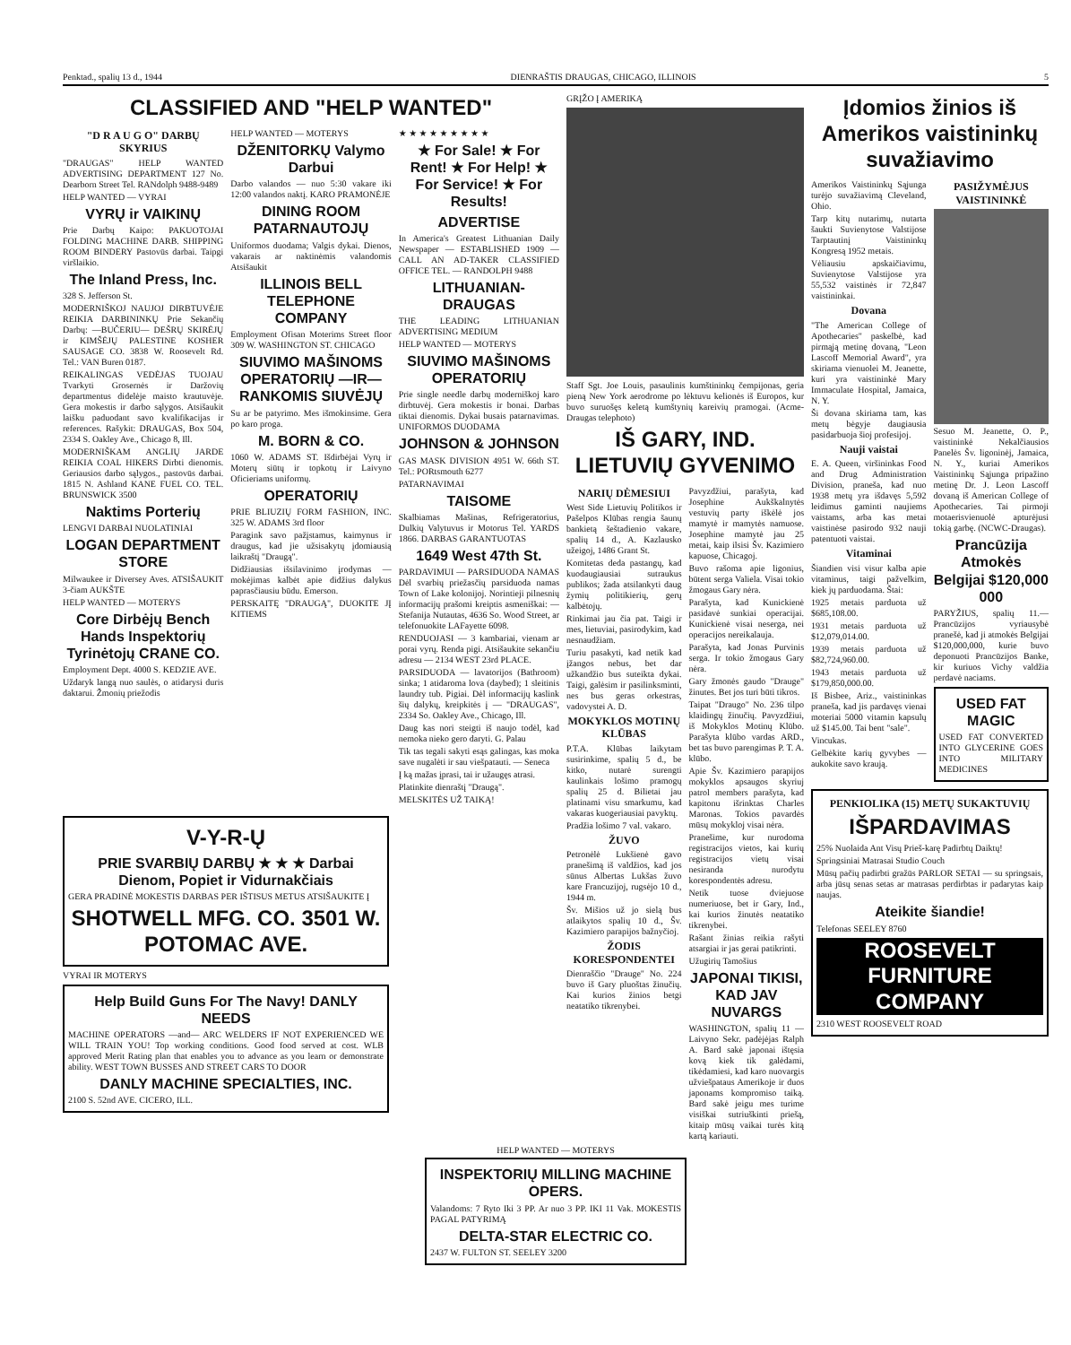Penktad., spalių 13 d., 1944 DIENRAŠTIS DRAUGAS, CHICAGO, ILLINOIS 5
CLASSIFIED AND "HELP WANTED"
"D R A U G O" DARBŲ SKYRIUS
"DRAUGAS" HELP WANTED ADVERTISING DEPARTMENT 127 No. Dearborn Street Tel. RANdolph 9488-9489
HELP WANTED — VYRAI
VYRŲ ir VAIKINŲ
Prie Darbų Kaipo: PAKUOTOJAI FOLDING MACHINE DARB. SHIPPING ROOM BINDERY Pastovūs darbai. Taipgi viršlaikio.
The Inland Press, Inc.
328 S. Jefferson St.
MODERNIŠKOJ NAUJOJ DIRBTUVĖJE REIKIA DARBININKŲ Prie Sekančių Darbų: —BUČERIU— DEŠRŲ SKIRĖJŲ ir KIMŠĖJŲ PALESTINE KOSHER SAUSAGE CO. 3838 W. Roosevelt Rd. Tel.: VAN Buren 0187.
REIKALINGAS VEDĖJAS TUOJAU Tvarkyti Grosernės ir Daržovių departmentus didelėje maisto krautuvėje. Gera mokestis ir darbo sąlygos. Atsišaukit laišku paduodant savo kvalifikacijas ir references. Rašykit: DRAUGAS, Box 504, 2334 S. Oakley Ave., Chicago 8, Ill.
MODERNIŠKAM ANGLIŲ JARDE REIKIA COAL HIKERS Dirbti dienomis. Geriausios darbo sąlygos., pastovūs darbai. 1815 N. Ashland KANE FUEL CO. TEL. BRUNSWICK 3500
Naktims Porterių
LENGVI DARBAI NUOLATINIAI
LOGAN DEPARTMENT STORE
Milwaukee ir Diversey Aves. ATSIŠAUKIT 3-čiam AUKŠTE
HELP WANTED — MOTERYS
Core Dirbėjų Bench Hands Inspektorių Tyrinėtojų CRANE CO.
Employment Dept. 4000 S. KEDZIE AVE.
Uždaryk langą nuo saulės, o atidarysi duris daktarui. Žmonių priežodis
HELP WANTED — MOTERYS
DŽENITORKŲ Valymo Darbui
Darbo valandos — nuo 5:30 vakare iki 12:00 valandos naktį. KARO PRAMONĖJE
DINING ROOM PATARNAUTOJŲ
Uniformos duodama; Valgis dykai. Dienos, vakarais ar naktinėmis valandomis Atsišaukit
ILLINOIS BELL TELEPHONE COMPANY
Employment Ofisan Moterims Street floor 309 W. WASHINGTON ST. CHICAGO
SIUVIMO MAŠINOMS OPERATORIŲ —IR— RANKOMIS SIUVĖJŲ
Su ar be patyrimo. Mes išmokinsime. Gera po karo proga.
M. BORN & CO.
1060 W. ADAMS ST. Išdirbėjai Vyrų ir Moterų siūtų ir topkotų ir Laivyno Oficieriams uniformų.
OPERATORIŲ
PRIE BLIUZIŲ FORM FASHION, INC. 325 W. ADAMS 3rd floor
Paragink savo pažįstamus, kaimynus ir draugus, kad jie užsisakytų įdomiausią laikraštį "Draugą".
Didžiausias išsilavinimo įrodymas — mokėjimas kalbėt apie didžius dalykus paprasčiausiu būdu. Emerson.
PERSKAITĘ "DRAUGĄ", DUOKITE JĮ KITIEMS
★ ★ ★ ★ ★ ★ ★ ★ ★
★ For Sale! ★ For Rent! ★ For Help! ★ For Service! ★ For Results!
ADVERTISE
In America's Greatest Lithuanian Daily Newspaper — ESTABLISHED 1909 — CALL AN AD-TAKER CLASSIFIED OFFICE TEL. — RANDOLPH 9488
LITHUANIAN-DRAUGAS
THE LEADING LITHUANIAN ADVERTISING MEDIUM
HELP WANTED — MOTERYS
SIUVIMO MAŠINOMS OPERATORIŲ
Prie single needle darbų moderniškoj karo dirbtuvėj. Gera mokestis ir bonai. Darbas tiktai dienomis. Dykai busais patarnavimas. UNIFORMOS DUODAMA
JOHNSON & JOHNSON
GAS MASK DIVISION 4951 W. 66th ST. Tel.: PORtsmouth 6277
PATARNAVIMAI
TAISOME
Skalbiamas Mašinas, Refrigeratorius, Dulkių Valytuvus ir Motorus Tel. YARDS 1866. DARBAS GARANTUOTAS
1649 West 47th St.
PARDAVIMUI — PARSIDUODA NAMAS Dėl svarbių priežasčių parsiduoda namas Town of Lake kolonijoj. Norintieji pilnesnių informacijų prašomi kreiptis asmeniškai: — Stefanija Nutautas, 4636 So. Wood Street, ar telefonuokite LAFayette 6098.
RENDUOJASI — 3 kambariai, vienam ar porai vyrų. Renda pigi. Atsišaukite sekančiu adresu — 2134 WEST 23rd PLACE.
PARSIDUODA — lavatorijos (Bathroom) sinka; 1 atidaroma lova (daybed); 1 sleitinis laundry tub. Pigiai. Dėl informacijų kaslink šių dalykų, kreipkitės į — "DRAUGAS", 2334 So. Oakley Ave., Chicago, Ill.
Daug kas nori steigti iš naujo todėl, kad nemoka nieko gero daryti. G. Palau
Tik tas tegali sakyti esąs galingas, kas moka save nugalėti ir sau viešpatauti. — Seneca
Į ką mažas įprasi, tai ir užaugęs atrasi.
Platinkite dienraštį "Draugą".
MELSKITĖS UŽ TAIKĄ!
V-Y-R-Ų
PRIE SVARBIŲ DARBŲ ★ ★ ★ Darbai Dienom, Popiet ir Vidurnakčiais
GERA PRADINĖ MOKESTIS DARBAS PER IŠTISUS METUS ATSIŠAUKITE Į
SHOTWELL MFG. CO. 3501 W. POTOMAC AVE.
VYRAI IR MOTERYS
Help Build Guns For The Navy! DANLY NEEDS
MACHINE OPERATORS —and— ARC WELDERS IF NOT EXPERIENCED WE WILL TRAIN YOU! Top working conditions. Good food served at cost. WLB approved Merit Rating plan that enables you to advance as you learn or demonstrate ability. WEST TOWN BUSSES AND STREET CARS TO DOOR
DANLY MACHINE SPECIALTIES, INC.
2100 S. 52nd AVE. CICERO, ILL.
GRĮŽO Į AMERIKĄ
Staff Sgt. Joe Louis, pasaulinis kumštininkų čempijonas, geria pieną New York aerodrome po lėktuvu kelionės iš Europos, kur buvo suruošęs keletą kumštynių kareivių pramogai. (Acme-Draugas telephoto)
IŠ GARY, IND. LIETUVIŲ GYVENIMO
NARIŲ DĖMESIUI
West Side Lietuvių Politikos ir Pašelpos Klūbas rengia šaunų bankietą šeštadienio vakare, spalių 14 d., A. Kazlausko užeigoj, 1486 Grant St.
Komitetas deda pastangų, kad kuodaugiausiai sutraukus publikos; žada atsilankyti daug žymių politikierių, gerų kalbėtojų.
Rinkimai jau čia pat. Taigi ir mes, lietuviai, pasirodykim, kad nesnaudžiam.
Turiu pasakyti, kad netik kad įžangos nebus, bet dar užkandžio bus suteikta dykai. Taigi, galėsim ir pasilinksminti, nes bus geras orkestras, vadovystei A. D.
MOKYKLOS MOTINŲ KLŪBAS
P.T.A. Klūbas laikytam susirinkime, spalių 5 d., be kitko, nutarė surengti kaulinkais lošimo pramogų spalių 25 d. Bilietai jau platinami visu smarkumu, kad vakaras kuogeriausiai pavyktų.
Pradžia lošimo 7 val. vakaro.
ŽUVO
Petronėlė Lukšienė gavo pranešimą iš valdžios, kad jos sūnus Albertas Lukšas žuvo kare Francuzijoj, rugsėjo 10 d., 1944 m.
Šv. Mišios už jo sielą bus atlaikytos spalių 10 d., Šv. Kazimiero parapijos bažnyčioj.
ŽODIS KORESPONDENTEI
Dienraščio "Drauge" No. 224 buvo iš Gary pluoštas žinučių. Kai kurios žinios betgi neatatiko tikrenybei.
Pavyzdžiui, parašyta, kad Josephine Aukškalnytės vestuvių party iškėlė jos mamytė ir mamytės namuose. Josephine mamytė jau 25 metai, kaip ilsisi Šv. Kazimiero kapuose, Chicagoj.
Buvo rašoma apie ligonius, būtent serga Valiela. Visai tokio žmogaus Gary nėra.
Parašyta, kad Kunickienė pasidavė sunkiai operacijai. Kunickienė visai neserga, nei operacijos nereikalauja.
Parašyta, kad Jonas Purvinis serga. Ir tokio žmogaus Gary nėra.
Gary žmonės gaudo "Drauge" žinutes. Bet jos turi būti tikros.
Taipat "Draugo" No. 236 tilpo klaidingų žinučių. Pavyzdžiui, iš Mokyklos Motinų Klūbo. Parašyta klūbo vardas ARD., bet tas buvo parengimas P. T. A. klūbo.
Apie Šv. Kazimiero parapijos mokyklos apsaugos skyriuj patrol members parašyta, kad kapitonu išrinktas Charles Maronas. Tokios pavardės mūsų mokykloj visai nėra.
Pranešime, kur nurodoma registracijos vietos, kai kurių registracijos vietų visai nesiranda nurodytu korespondentės adresu.
Netik tuose dviejuose numeriuose, bet ir Gary, Ind., kai kurios žinutės neatatiko tikrenybei.
Rašant žinias reikia rašyti atsargiai ir jas gerai patikrinti.
Užugirių Tamošius
JAPONAI TIKISI, KAD JAV NUVARGS
WASHINGTON, spalių 11 —Laivyno Sekr. padėjėjas Ralph A. Bard sakė japonai ištęsia kovą kiek tik galėdami, tikėdamiesi, kad karo nuovargis užviešpataus Amerikoje ir duos japonams kompromiso taiką. Bard sakė jeigu mes turime visiškai sutriuškinti priešą, kitaip mūsų vaikai turės kitą kartą kariauti.
Įdomios žinios iš Amerikos vaistininkų suvažiavimo
Amerikos Vaistininkų Sąjunga turėjo suvažiavimą Cleveland, Ohio.
Tarp kitų nutarimų, nutarta šaukti Suvienytose Valstijose Tarptautinį Vaistininkų Kongresą 1952 metais.
Vėliausiu apskaičiavimu, Suvienytose Valstijose yra 55,532 vaistinės ir 72,847 vaistininkai.
Dovana
"The American College of Apothecaries" paskelbė, kad pirmąją metinę dovaną, "Leon Lascoff Memorial Award", yra skiriama vienuolei M. Jeanette, kuri yra vaistininkė Mary Immaculate Hospital, Jamaica, N. Y.
Ši dovana skiriama tam, kas metų bėgyje daugiausia pasidarbuoja šioj profesijoj.
Nauji vaistai
E. A. Queen, viršininkas Food and Drug Administration Division, praneša, kad nuo 1938 metų yra išdavęs 5,592 leidimus gaminti naujiems vaistams, arba kas metai vaistinėse pasirodo 932 nauji patentuoti vaistai.
Vitaminai
Šiandien visi visur kalba apie vitaminus, taigi pažvelkim, kiek jų parduodama. Štai:
1925 metais parduota už $685,108.00.
1931 metais parduota už $12,079,014.00.
1939 metais parduota už $82,724,960.00.
1943 metais parduota už $179,850,000.00.
Iš Bisbee, Ariz., vaistininkas praneša, kad jis pardavęs vienai moteriai 5000 vitamin kapsulų už $145.00. Tai bent "sale".
Vincukas.
Gelbėkite karių gyvybes — aukokite savo kraują.
PASIŽYMĖJUS VAISTININKĖ
Sesuo M. Jeanette, O. P., vaistininkė Nekalčiausios Panelės Šv. ligoninėj, Jamaica, N. Y., kuriai Amerikos Vaistininkų Sąjunga pripažino metinę Dr. J. Leon Lascoff dovaną iš American College of Apothecaries. Tai pirmoji motaerisvienuolė apturėjusi tokią garbę. (NCWC-Draugas).
Prancūzija Atmokės Belgijai $120,000 000
PARYŽIUS, spalių 11.—Prancūzijos vyriausybė pranešė, kad ji atmokės Belgijai $120,000,000, kurie buvo deponuoti Prancūzijos Banke, kir kuriuos Vichy valdžia perdavė naciams.
USED FAT MAGIC
USED FAT CONVERTED INTO GLYCERINE GOES INTO MILITARY MEDICINES
PENKIOLIKA (15) METŲ SUKAKTUVIŲ
IŠPARDAVIMAS
25% Nuolaida Ant Visų Prieš-karę Padirbtų Daiktų!
Springsiniai Matrasai Studio Couch
Mūsų pačių padirbti gražūs PARLOR SETAI — su springsais, arba jūsų senas setas ar matrasas perdirbtas ir padarytas kaip naujas.
Ateikite šiandie!
Telefonas SEELEY 8760
ROOSEVELT FURNITURE COMPANY
2310 WEST ROOSEVELT ROAD
HELP WANTED — MOTERYS
INSPEKTORIŲ MILLING MACHINE OPERS.
Valandoms: 7 Ryto Iki 3 PP. Ar nuo 3 PP. IKI 11 Vak. MOKESTIS PAGAL PATYRIMĄ
DELTA-STAR ELECTRIC CO.
2437 W. FULTON ST. SEELEY 3200